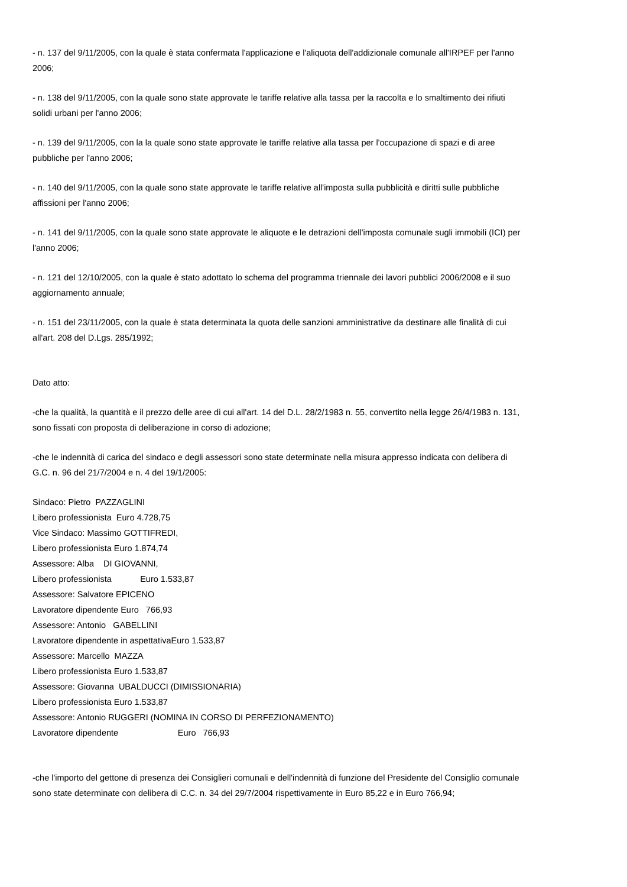- n. 137 del 9/11/2005, con la quale è stata confermata l'applicazione e l'aliquota dell'addizionale comunale all'IRPEF per l'anno 2006;
- n. 138 del 9/11/2005, con la quale sono state approvate le tariffe relative alla tassa per la raccolta e lo smaltimento dei rifiuti solidi urbani per l'anno 2006;
- n. 139 del 9/11/2005, con la la quale sono state approvate le tariffe relative alla tassa per l'occupazione di spazi e di aree pubbliche per l'anno 2006;
- n. 140 del 9/11/2005, con la quale sono state approvate le tariffe relative all'imposta sulla pubblicità e diritti sulle pubbliche affissioni per l'anno 2006;
- n. 141 del 9/11/2005, con la quale sono state approvate le aliquote e le detrazioni dell'imposta comunale sugli immobili (ICI) per l'anno 2006;
- n. 121 del 12/10/2005, con la quale è stato adottato lo schema del programma triennale dei lavori pubblici 2006/2008 e il suo aggiornamento annuale;
- n. 151 del 23/11/2005, con la quale è stata determinata la quota delle sanzioni amministrative da destinare alle finalità di cui all'art. 208 del D.Lgs. 285/1992;
Dato atto:
-che la qualità, la quantità e il prezzo delle aree di cui all'art. 14 del D.L. 28/2/1983 n. 55, convertito nella legge 26/4/1983 n. 131, sono fissati con proposta di deliberazione in corso di adozione;
-che le indennità di carica del sindaco e degli assessori sono state determinate nella misura appresso indicata con delibera di G.C. n. 96 del 21/7/2004 e n. 4 del 19/1/2005:
Sindaco: Pietro PAZZAGLINI
Libero professionista Euro 4.728,75
Vice Sindaco: Massimo GOTTIFREDI,
Libero professionista Euro 1.874,74
Assessore: Alba DI GIOVANNI,
Libero professionista Euro 1.533,87
Assessore: Salvatore EPICENO
Lavoratore dipendente Euro 766,93
Assessore: Antonio GABELLINI
Lavoratore dipendente in aspettativaEuro 1.533,87
Assessore: Marcello MAZZA
Libero professionista Euro 1.533,87
Assessore: Giovanna UBALDUCCI (DIMISSIONARIA)
Libero professionista Euro 1.533,87
Assessore: Antonio RUGGERI (NOMINA IN CORSO DI PERFEZIONAMENTO)
Lavoratore dipendente Euro 766,93
-che l'importo del gettone di presenza dei Consiglieri comunali e dell'indennità di funzione del Presidente del Consiglio comunale sono state determinate con delibera di C.C. n. 34 del 29/7/2004 rispettivamente in Euro 85,22 e in Euro 766,94;